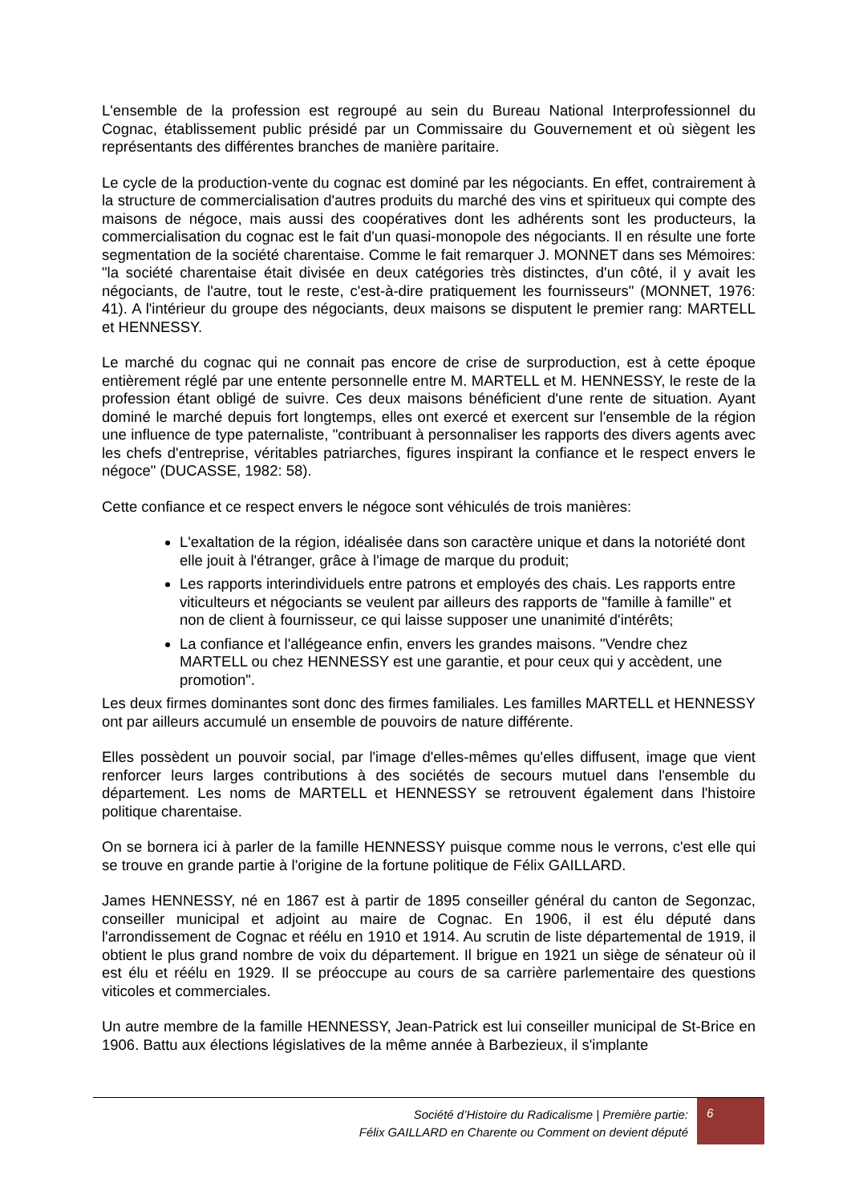L'ensemble de la profession est regroupé au sein du Bureau National Interprofessionnel du Cognac, établissement public présidé par un Commissaire du Gouvernement et où siègent les représentants des différentes branches de manière paritaire.
Le cycle de la production-vente du cognac est dominé par les négociants. En effet, contrairement à la structure de commercialisation d'autres produits du marché des vins et spiritueux qui compte des maisons de négoce, mais aussi des coopératives dont les adhérents sont les producteurs, la commercialisation du cognac est le fait d'un quasi-monopole des négociants. Il en résulte une forte segmentation de la société charentaise. Comme le fait remarquer J. MONNET dans ses Mémoires: "la société charentaise était divisée en deux catégories très distinctes, d'un côté, il y avait les négociants, de l'autre, tout le reste, c'est-à-dire pratiquement les fournisseurs" (MONNET, 1976: 41). A l'intérieur du groupe des négociants, deux maisons se disputent le premier rang: MARTELL et HENNESSY.
Le marché du cognac qui ne connait pas encore de crise de surproduction, est à cette époque entièrement réglé par une entente personnelle entre M. MARTELL et M. HENNESSY, le reste de la profession étant obligé de suivre. Ces deux maisons bénéficient d'une rente de situation. Ayant dominé le marché depuis fort longtemps, elles ont exercé et exercent sur l'ensemble de la région une influence de type paternaliste, "contribuant à personnaliser les rapports des divers agents avec les chefs d'entreprise, véritables patriarches, figures inspirant la confiance et le respect envers le négoce" (DUCASSE, 1982: 58).
Cette confiance et ce respect envers le négoce sont véhiculés de trois manières:
L'exaltation de la région, idéalisée dans son caractère unique et dans la notoriété dont elle jouit à l'étranger, grâce à l'image de marque du produit;
Les rapports interindividuels entre patrons et employés des chais. Les rapports entre viticulteurs et négociants se veulent par ailleurs des rapports de "famille à famille" et non de client à fournisseur, ce qui laisse supposer une unanimité d'intérêts;
La confiance et l'allégeance enfin, envers les grandes maisons. "Vendre chez MARTELL ou chez HENNESSY est une garantie, et pour ceux qui y accèdent, une promotion".
Les deux firmes dominantes sont donc des firmes familiales. Les familles MARTELL et HENNESSY ont par ailleurs accumulé un ensemble de pouvoirs de nature différente.
Elles possèdent un pouvoir social, par l'image d'elles-mêmes qu'elles diffusent, image que vient renforcer leurs larges contributions à des sociétés de secours mutuel dans l'ensemble du département. Les noms de MARTELL et HENNESSY se retrouvent également dans l'histoire politique charentaise.
On se bornera ici à parler de la famille HENNESSY puisque comme nous le verrons, c'est elle qui se trouve en grande partie à l'origine de la fortune politique de Félix GAILLARD.
James HENNESSY, né en 1867 est à partir de 1895 conseiller général du canton de Segonzac, conseiller municipal et adjoint au maire de Cognac. En 1906, il est élu député dans l'arrondissement de Cognac et réélu en 1910 et 1914. Au scrutin de liste départemental de 1919, il obtient le plus grand nombre de voix du département. Il brigue en 1921 un siège de sénateur où il est élu et réélu en 1929. Il se préoccupe au cours de sa carrière parlementaire des questions viticoles et commerciales.
Un autre membre de la famille HENNESSY, Jean-Patrick est lui conseiller municipal de St-Brice en 1906. Battu aux élections législatives de la même année à Barbezieux, il s'implante
Société d’Histoire du Radicalisme | Première partie:
Félix GAILLARD en Charente ou Comment on devient député
6